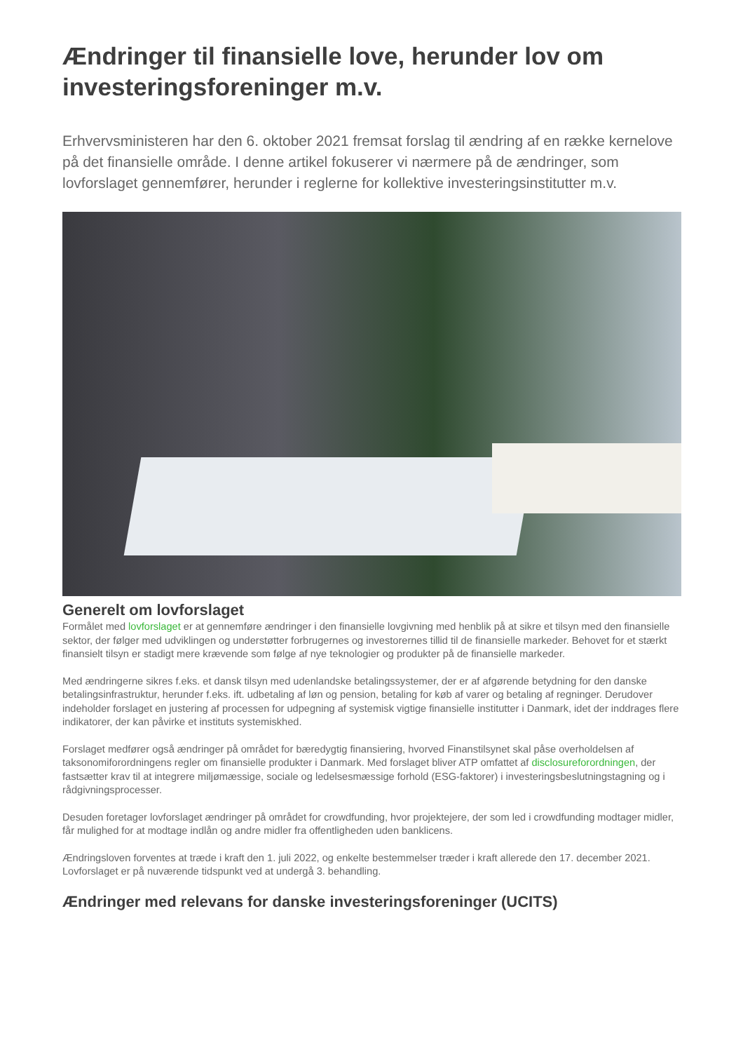Ændringer til finansielle love, herunder lov om investeringsforeninger m.v.
Erhvervsministeren har den 6. oktober 2021 fremsat forslag til ændring af en række kernelove på det finansielle område. I denne artikel fokuserer vi nærmere på de ændringer, som lovforslaget gennemfører, herunder i reglerne for kollektive investeringsinstitutter m.v.
Generelt om lovforslaget
Formålet med lovforslaget er at gennemføre ændringer i den finansielle lovgivning med henblik på at sikre et tilsyn med den finansielle sektor, der følger med udviklingen og understøtter forbrugernes og investorernes tillid til de finansielle markeder. Behovet for et stærkt finansielt tilsyn er stadigt mere krævende som følge af nye teknologier og produkter på de finansielle markeder.
Med ændringerne sikres f.eks. et dansk tilsyn med udenlandske betalingssystemer, der er af afgørende betydning for den danske betalingsinfrastruktur, herunder f.eks. ift. udbetaling af løn og pension, betaling for køb af varer og betaling af regninger. Derudover indeholder forslaget en justering af processen for udpegning af systemisk vigtige finansielle institutter i Danmark, idet der inddrages flere indikatorer, der kan påvirke et instituts systemiskhed.
Forslaget medfører også ændringer på området for bæredygtig finansiering, hvorved Finanstilsynet skal påse overholdelsen af taksonomiforordningens regler om finansielle produkter i Danmark. Med forslaget bliver ATP omfattet af disclosureforordningen, der fastsætter krav til at integrere miljømæssige, sociale og ledelsesmæssige forhold (ESG-faktorer) i investeringsbeslutningstagning og i rådgivningsprocesser.
Desuden foretager lovforslaget ændringer på området for crowdfunding, hvor projektejere, der som led i crowdfunding modtager midler, får mulighed for at modtage indlån og andre midler fra offentligheden uden banklicens.
Ændringsloven forventes at træde i kraft den 1. juli 2022, og enkelte bestemmelser træder i kraft allerede den 17. december 2021. Lovforslaget er på nuværende tidspunkt ved at undergå 3. behandling.
Ændringer med relevans for danske investeringsforeninger (UCITS)